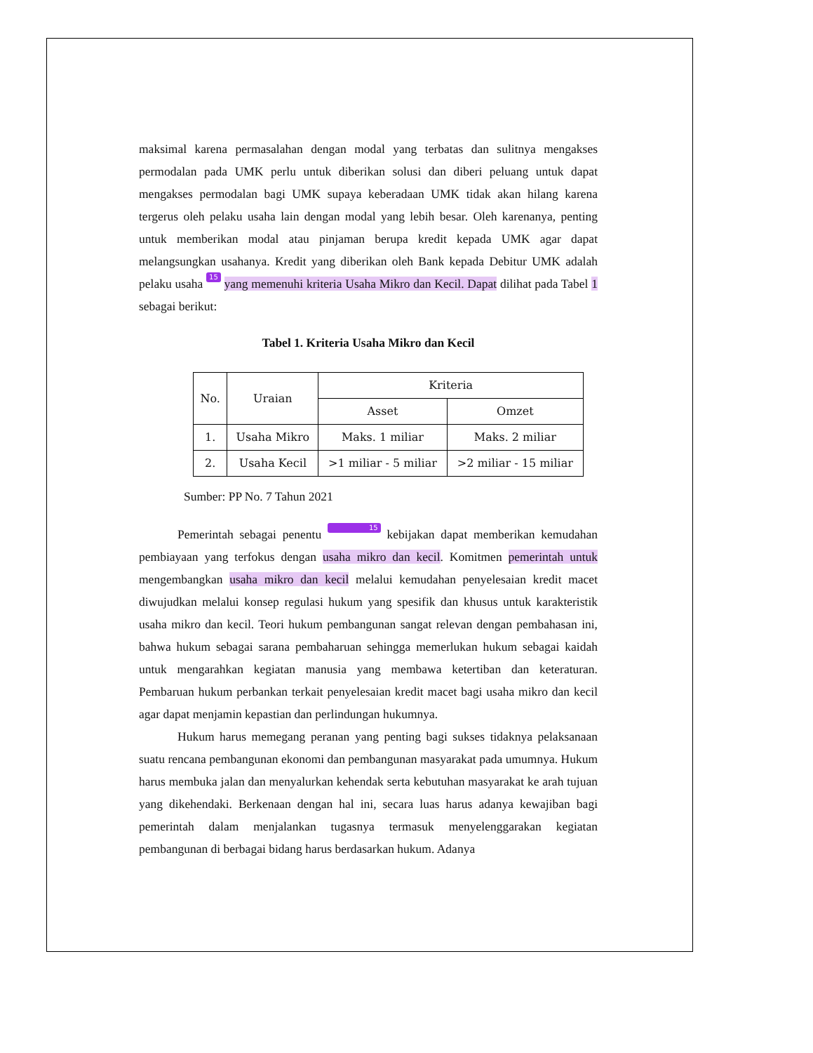maksimal karena permasalahan dengan modal yang terbatas dan sulitnya mengakses permodalan pada UMK perlu untuk diberikan solusi dan diberi peluang untuk dapat mengakses permodalan bagi UMK supaya keberadaan UMK tidak akan hilang karena tergerus oleh pelaku usaha lain dengan modal yang lebih besar. Oleh karenanya, penting untuk memberikan modal atau pinjaman berupa kredit kepada UMK agar dapat melangsungkan usahanya. Kredit yang diberikan oleh Bank kepada Debitur UMK adalah pelaku usaha 15 yang memenuhi kriteria Usaha Mikro dan Kecil. Dapat dilihat pada Tabel 1 sebagai berikut:
Tabel 1. Kriteria Usaha Mikro dan Kecil
| No. | Uraian | Kriteria | |
| --- | --- | --- | --- |
| | | Asset | Omzet |
| 1. | Usaha Mikro | Maks. 1 miliar | Maks. 2 miliar |
| 2. | Usaha Kecil | >1 miliar - 5 miliar | >2 miliar - 15 miliar |
Sumber: PP No. 7 Tahun 2021
Pemerintah sebagai penentu 15 kebijakan dapat memberikan kemudahan pembiayaan yang terfokus dengan usaha mikro dan kecil. Komitmen pemerintah untuk mengembangkan usaha mikro dan kecil melalui kemudahan penyelesaian kredit macet diwujudkan melalui konsep regulasi hukum yang spesifik dan khusus untuk karakteristik usaha mikro dan kecil. Teori hukum pembangunan sangat relevan dengan pembahasan ini, bahwa hukum sebagai sarana pembaharuan sehingga memerlukan hukum sebagai kaidah untuk mengarahkan kegiatan manusia yang membawa ketertiban dan keteraturan. Pembaruan hukum perbankan terkait penyelesaian kredit macet bagi usaha mikro dan kecil agar dapat menjamin kepastian dan perlindungan hukumnya.
Hukum harus memegang peranan yang penting bagi sukses tidaknya pelaksanaan suatu rencana pembangunan ekonomi dan pembangunan masyarakat pada umumnya. Hukum harus membuka jalan dan menyalurkan kehendak serta kebutuhan masyarakat ke arah tujuan yang dikehendaki. Berkenaan dengan hal ini, secara luas harus adanya kewajiban bagi pemerintah dalam menjalankan tugasnya termasuk menyelenggarakan kegiatan pembangunan di berbagai bidang harus berdasarkan hukum. Adanya